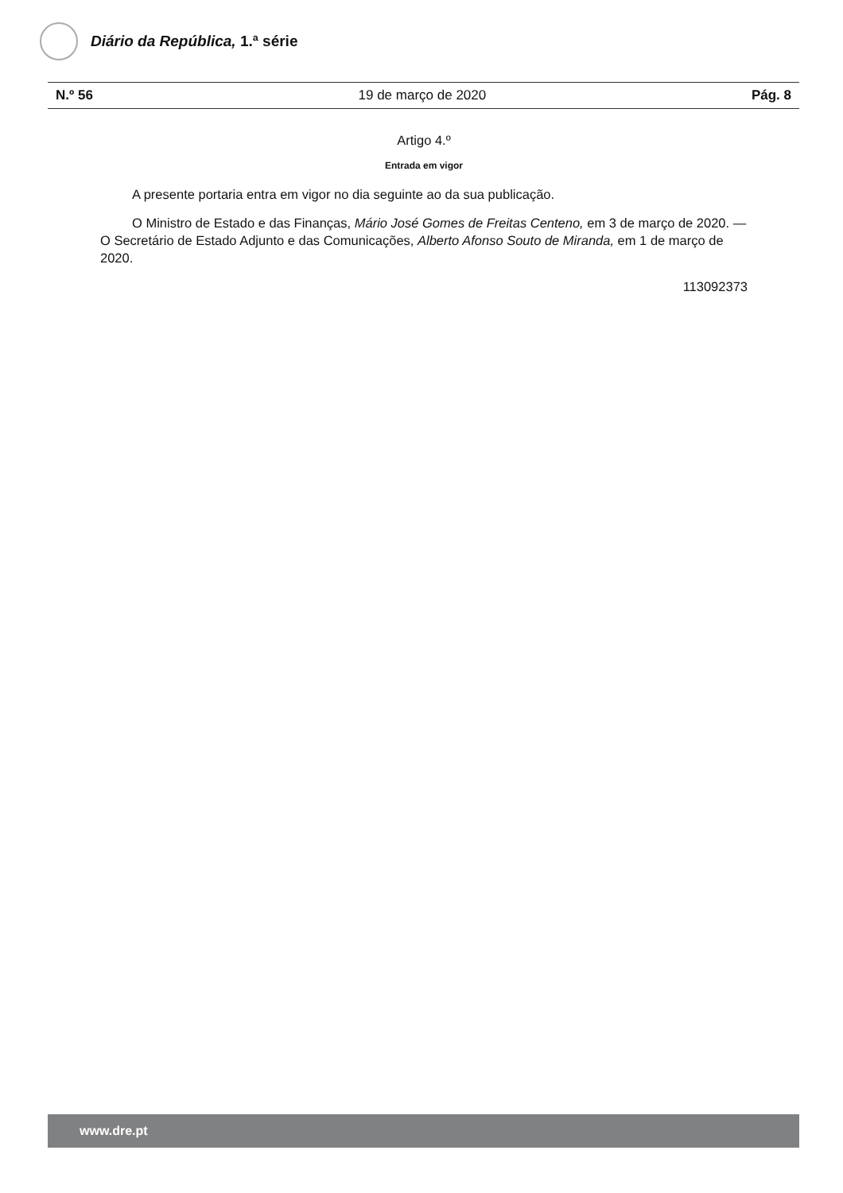Diário da República, 1.ª série
N.º 56 19 de março de 2020 Pág. 8
Artigo 4.º
Entrada em vigor
A presente portaria entra em vigor no dia seguinte ao da sua publicação.
O Ministro de Estado e das Finanças, Mário José Gomes de Freitas Centeno, em 3 de março de 2020. — O Secretário de Estado Adjunto e das Comunicações, Alberto Afonso Souto de Miranda, em 1 de março de 2020.
113092373
www.dre.pt